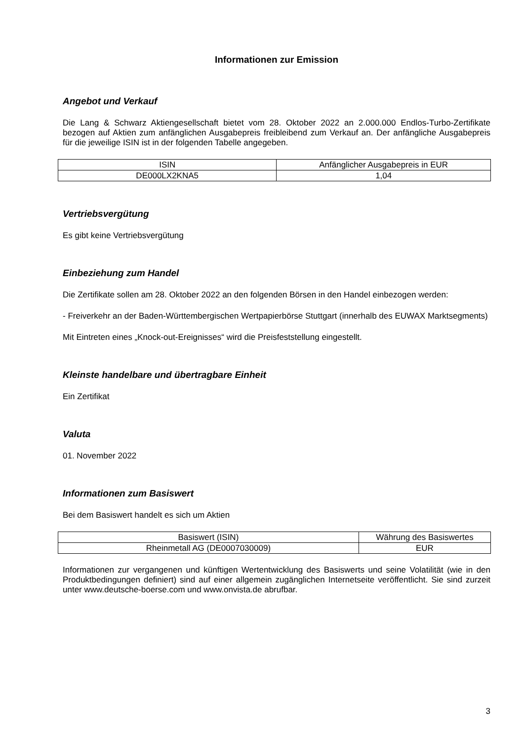Informationen zur Emission
Angebot und Verkauf
Die Lang & Schwarz Aktiengesellschaft bietet vom 28. Oktober 2022 an 2.000.000 Endlos-Turbo-Zertifikate bezogen auf Aktien zum anfänglichen Ausgabepreis freibleibend zum Verkauf an. Der anfängliche Ausgabepreis für die jeweilige ISIN ist in der folgenden Tabelle angegeben.
| ISIN | Anfänglicher Ausgabepreis in EUR |
| DE000LX2KNA5 | 1,04 |
Vertriebsvergütung
Es gibt keine Vertriebsvergütung
Einbeziehung zum Handel
Die Zertifikate sollen am 28. Oktober 2022 an den folgenden Börsen in den Handel einbezogen werden:
- Freiverkehr an der Baden-Württembergischen Wertpapierbörse Stuttgart (innerhalb des EUWAX Marktsegments)
Mit Eintreten eines „Knock-out-Ereignisses“ wird die Preisfeststellung eingestellt.
Kleinste handelbare und übertragbare Einheit
Ein Zertifikat
Valuta
01. November 2022
Informationen zum Basiswert
Bei dem Basiswert handelt es sich um Aktien
| Basiswert (ISIN) | Währung des Basiswertes |
| Rheinmetall AG (DE0007030009) | EUR |
Informationen zur vergangenen und künftigen Wertentwicklung des Basiswerts und seine Volatilität (wie in den Produktbedingungen definiert) sind auf einer allgemein zugänglichen Internetseite veröffentlicht. Sie sind zurzeit unter www.deutsche-boerse.com und www.onvista.de abrufbar.
3